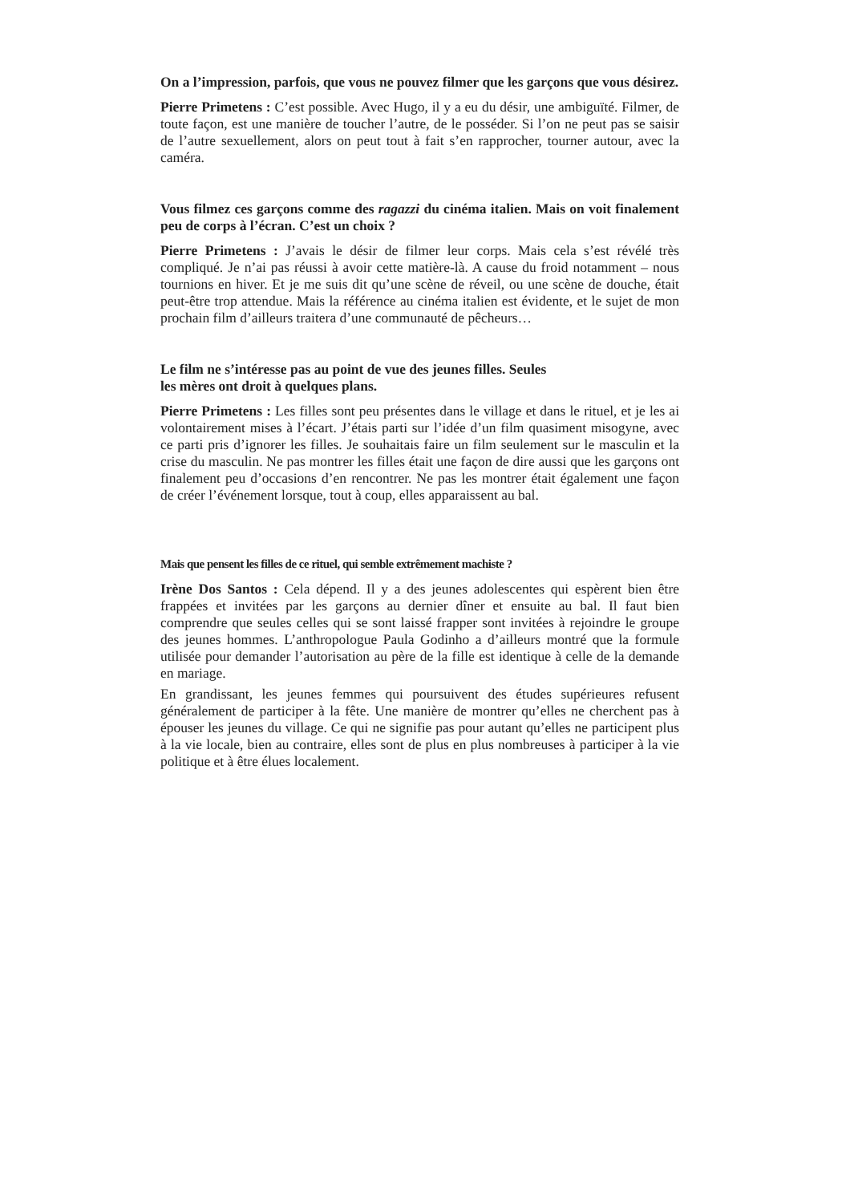On a l’impression, parfois, que vous ne pouvez filmer que les garçons que vous désirez.
Pierre Primetens : C’est possible. Avec Hugo, il y a eu du désir, une ambiguïté. Filmer, de toute façon, est une manière de toucher l’autre, de le posséder. Si l’on ne peut pas se saisir de l’autre sexuellement, alors on peut tout à fait s’en rapprocher, tourner autour, avec la caméra.
Vous filmez ces garçons comme des ragazzi du cinéma italien. Mais on voit finalement peu de corps à l’écran. C’est un choix ?
Pierre Primetens : J’avais le désir de filmer leur corps. Mais cela s’est révélé très compliqué. Je n’ai pas réussi à avoir cette matière-là. A cause du froid notamment – nous tournions en hiver. Et je me suis dit qu’une scène de réveil, ou une scène de douche, était peut-être trop attendue. Mais la référence au cinéma italien est évidente, et le sujet de mon prochain film d’ailleurs traitera d’une communauté de pêcheurs…
Le film ne s’intéresse pas au point de vue des jeunes filles. Seules
les mères ont droit à quelques plans.
Pierre Primetens : Les filles sont peu présentes dans le village et dans le rituel, et je les ai volontairement mises à l’écart. J’étais parti sur l’idée d’un film quasiment misogyne, avec ce parti pris d’ignorer les filles. Je souhaitais faire un film seulement sur le masculin et la crise du masculin. Ne pas montrer les filles était une façon de dire aussi que les garçons ont finalement peu d’occasions d’en rencontrer. Ne pas les montrer était également une façon de créer l’événement lorsque, tout à coup, elles apparaissent au bal.
Mais que pensent les filles de ce rituel, qui semble extrêmement machiste ?
Irène Dos Santos : Cela dépend. Il y a des jeunes adolescentes qui espèrent bien être frappées et invitées par les garçons au dernier dîner et ensuite au bal. Il faut bien comprendre que seules celles qui se sont laissé frapper sont invitées à rejoindre le groupe des jeunes hommes. L’anthropologue Paula Godinho a d’ailleurs montré que la formule utilisée pour demander l’autorisation au père de la fille est identique à celle de la demande en mariage.
En grandissant, les jeunes femmes qui poursuivent des études supérieures refusent généralement de participer à la fête. Une manière de montrer qu’elles ne cherchent pas à épouser les jeunes du village. Ce qui ne signifie pas pour autant qu’elles ne participent plus à la vie locale, bien au contraire, elles sont de plus en plus nombreuses à participer à la vie politique et à être élues localement.